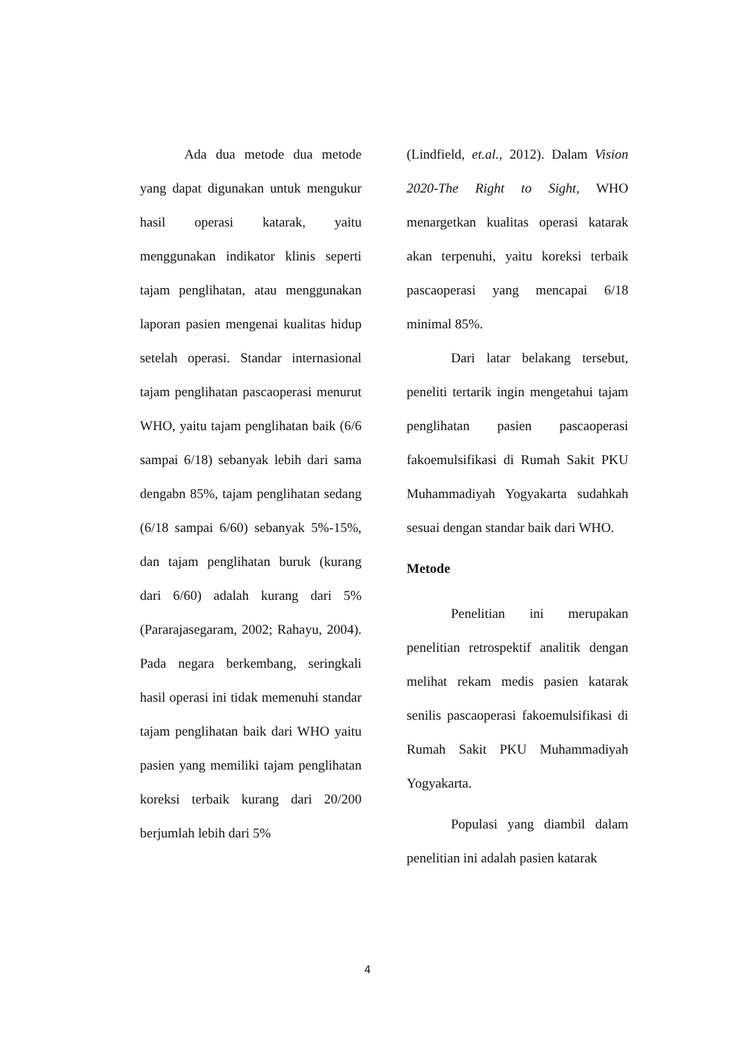Ada dua metode dua metode yang dapat digunakan untuk mengukur hasil operasi katarak, yaitu menggunakan indikator klinis seperti tajam penglihatan, atau menggunakan laporan pasien mengenai kualitas hidup setelah operasi. Standar internasional tajam penglihatan pascaoperasi menurut WHO, yaitu tajam penglihatan baik (6/6 sampai 6/18) sebanyak lebih dari sama dengabn 85%, tajam penglihatan sedang (6/18 sampai 6/60) sebanyak 5%-15%, dan tajam penglihatan buruk (kurang dari 6/60) adalah kurang dari 5% (Pararajasegaram, 2002; Rahayu, 2004). Pada negara berkembang, seringkali hasil operasi ini tidak memenuhi standar tajam penglihatan baik dari WHO yaitu pasien yang memiliki tajam penglihatan koreksi terbaik kurang dari 20/200 berjumlah lebih dari 5%
(Lindfield, et.al., 2012). Dalam Vision 2020-The Right to Sight, WHO menargetkan kualitas operasi katarak akan terpenuhi, yaitu koreksi terbaik pascaoperasi yang mencapai 6/18 minimal 85%.
Dari latar belakang tersebut, peneliti tertarik ingin mengetahui tajam penglihatan pasien pascaoperasi fakoemulsifikasi di Rumah Sakit PKU Muhammadiyah Yogyakarta sudahkah sesuai dengan standar baik dari WHO.
Metode
Penelitian ini merupakan penelitian retrospektif analitik dengan melihat rekam medis pasien katarak senilis pascaoperasi fakoemulsifikasi di Rumah Sakit PKU Muhammadiyah Yogyakarta.
Populasi yang diambil dalam penelitian ini adalah pasien katarak
4